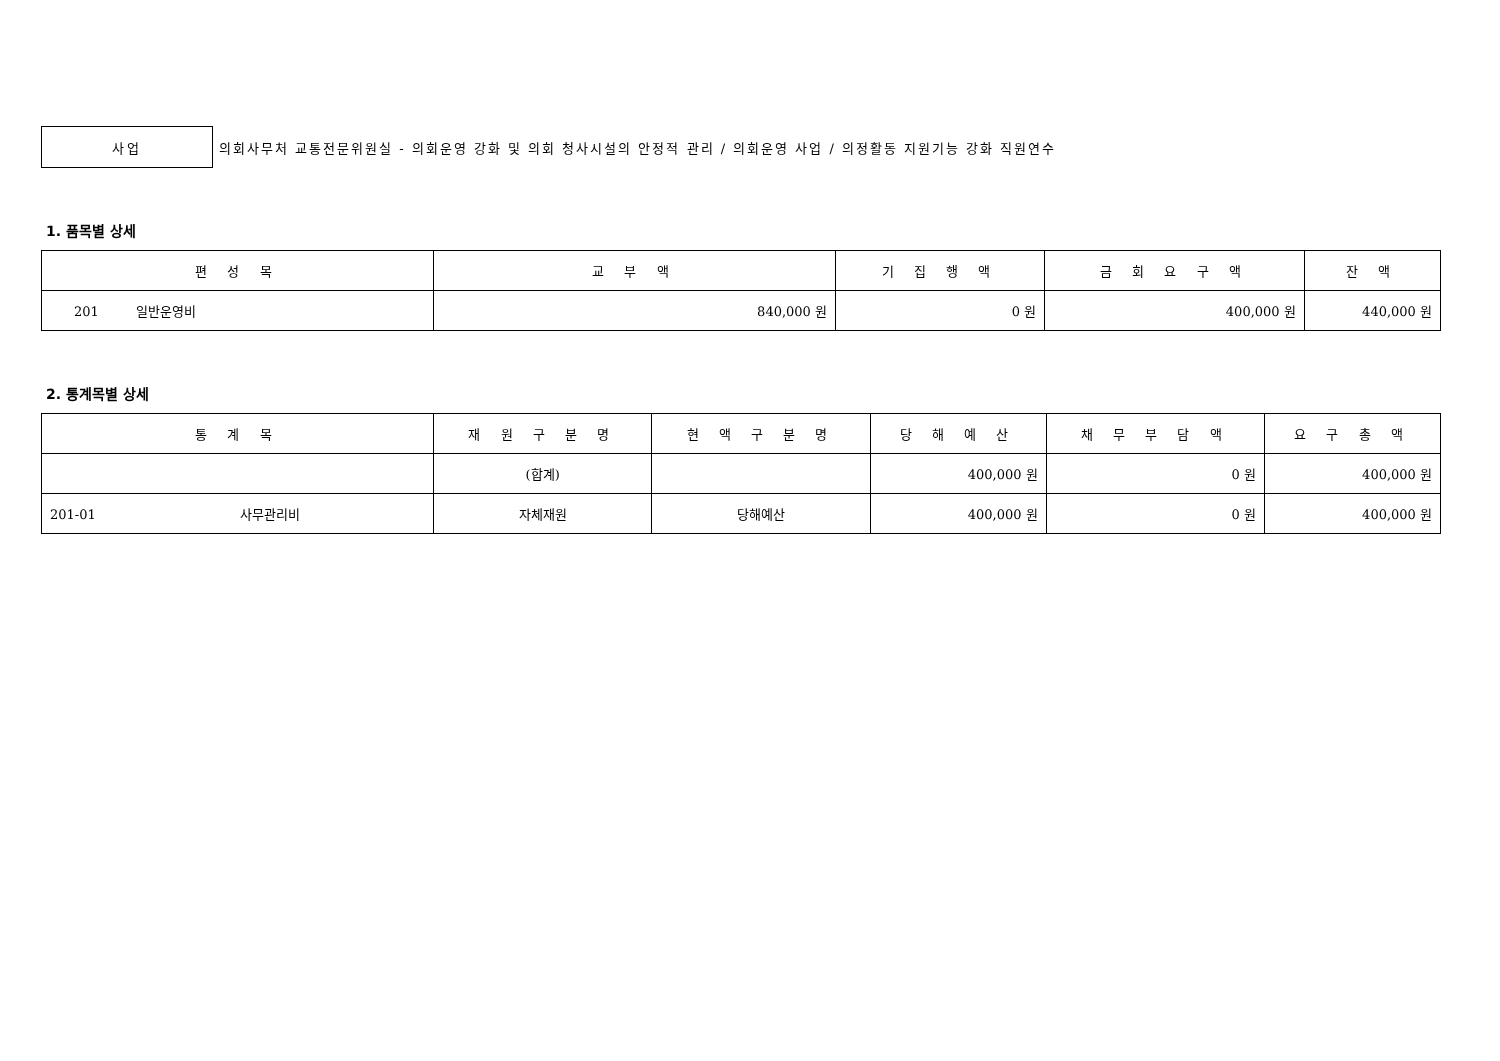사업
의회사무처 교통전문위원실 - 의회운영 강화 및 의회 청사시설의 안정적 관리 / 의회운영 사업 / 의정활동 지원기능 강화 직원연수
1. 품목별 상세
| 편 성 목 | 교 부 액 | 기 집 행 액 | 금 회 요 구 액 | 잔 액 |
| --- | --- | --- | --- | --- |
| 201 일반운영비 | 840,000 원 | 0 원 | 400,000 원 | 440,000 원 |
2. 통계목별 상세
| 통 계 목 | 재 원 구 분 명 | 현 액 구 분 명 | 당 해 예 산 | 채 무 부 담 액 | 요 구 총 액 |
| --- | --- | --- | --- | --- | --- |
| | (합계) | | 400,000 원 | 0 원 | 400,000 원 |
| 201-01 사무관리비 | 자체재원 | 당해예산 | 400,000 원 | 0 원 | 400,000 원 |